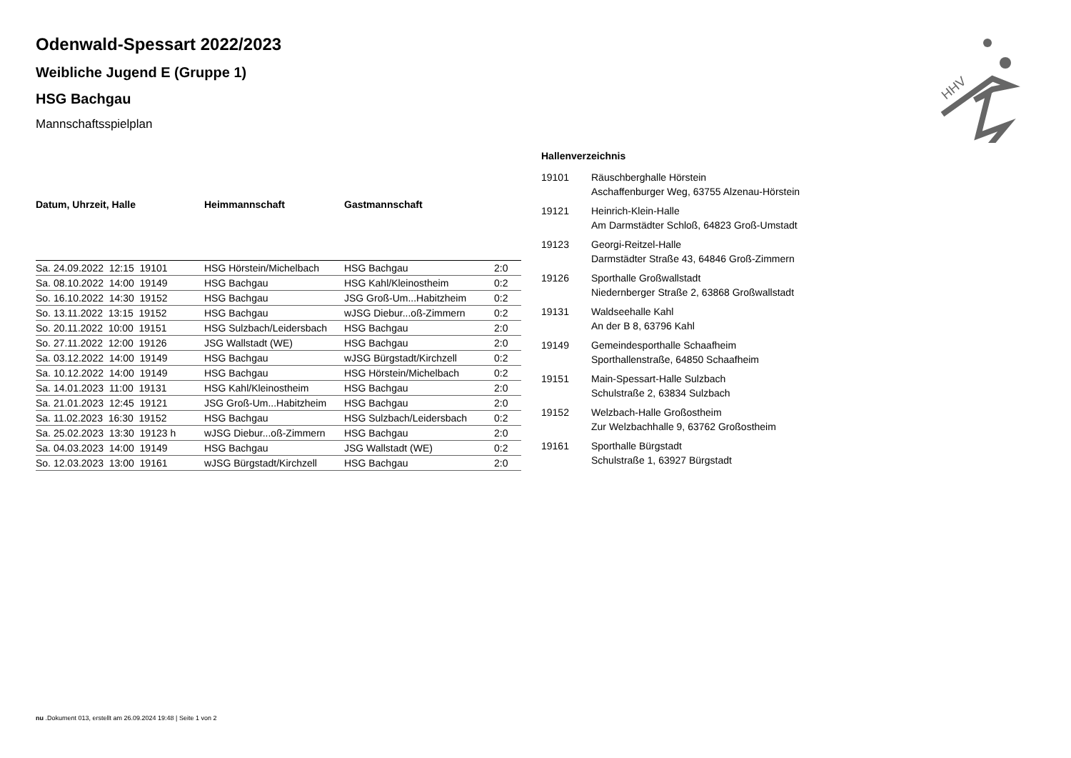HHV
Odenwald-Spessart 2022/2023
Weibliche Jugend E (Gruppe 1)
HSG Bachgau
Mannschaftsspielplan
| Datum, Uhrzeit, Halle | Heimmannschaft | Gastmannschaft | |
| --- | --- | --- | --- |
| Sa. 24.09.2022 12:15 19101 | HSG Hörstein/Michelbach | HSG Bachgau | 2:0 |
| Sa. 08.10.2022 14:00 19149 | HSG Bachgau | HSG Kahl/Kleinostheim | 0:2 |
| So. 16.10.2022 14:30 19152 | HSG Bachgau | JSG Groß-Um...Habitzheim | 0:2 |
| So. 13.11.2022 13:15 19152 | HSG Bachgau | wJSG Diebur...oß-Zimmern | 0:2 |
| So. 20.11.2022 10:00 19151 | HSG Sulzbach/Leidersbach | HSG Bachgau | 2:0 |
| So. 27.11.2022 12:00 19126 | JSG Wallstadt (WE) | HSG Bachgau | 2:0 |
| Sa. 03.12.2022 14:00 19149 | HSG Bachgau | wJSG Bürgstadt/Kirchzell | 0:2 |
| Sa. 10.12.2022 14:00 19149 | HSG Bachgau | HSG Hörstein/Michelbach | 0:2 |
| Sa. 14.01.2023 11:00 19131 | HSG Kahl/Kleinostheim | HSG Bachgau | 2:0 |
| Sa. 21.01.2023 12:45 19121 | JSG Groß-Um...Habitzheim | HSG Bachgau | 2:0 |
| Sa. 11.02.2023 16:30 19152 | HSG Bachgau | HSG Sulzbach/Leidersbach | 0:2 |
| Sa. 25.02.2023 13:30 19123 h | wJSG Diebur...oß-Zimmern | HSG Bachgau | 2:0 |
| Sa. 04.03.2023 14:00 19149 | HSG Bachgau | JSG Wallstadt (WE) | 0:2 |
| So. 12.03.2023 13:00 19161 | wJSG Bürgstadt/Kirchzell | HSG Bachgau | 2:0 |
| Hallenverzeichnis | |
| --- | --- |
| 19101 | Räuschberghalle Hörstein Aschaffenburger Weg, 63755 Alzenau-Hörstein |
| 19121 | Heinrich-Klein-Halle Am Darmstädter Schloß, 64823 Groß-Umstadt |
| 19123 | Georgi-Reitzel-Halle Darmstädter Straße 43, 64846 Groß-Zimmern |
| 19126 | Sporthalle Großwallstadt Niedernberger Straße 2, 63868 Großwallstadt |
| 19131 | Waldseehalle Kahl An der B 8, 63796 Kahl |
| 19149 | Gemeindesporthalle Schaafheim Sporthallenstraße, 64850 Schaafheim |
| 19151 | Main-Spessart-Halle Sulzbach Schulstraße 2, 63834 Sulzbach |
| 19152 | Welzbach-Halle Großostheim Zur Welzbachhalle 9, 63762 Großostheim |
| 19161 | Sporthalle Bürgstadt Schulstraße 1, 63927 Bürgstadt |
nu .Dokument 013, erstellt am 26.09.2024 19:48 | Seite 1 von 2